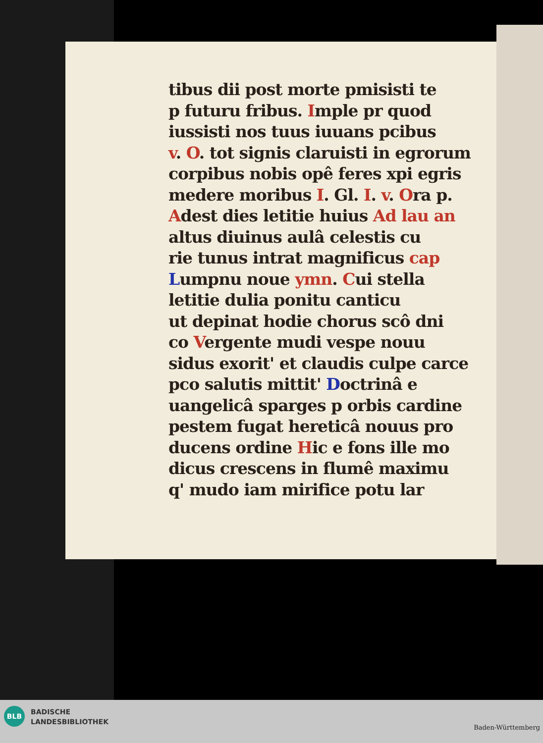tibus dii post morte pmisisti te
p futuru fribus. Imple pr quod
iussisti nos tuus iuuans pcibus
v. O. tot signis claruisti in egrorum
corpibus nobis opê feres xpi egris
medere moribus I. Gl. I. v. Ora p.
Adest dies letitie huius Ad lau an
altus diuinus aulâ celestis cu
rie tunus intrat magnificus cap
Lumpnu noue ymn. Cui stella
letitie dulia ponitu canticu
ut depinat hodie chorus scô dni
co Vergente mudi vespe nouu
sidus exorit' et claudis culpe carce
pco salutis mittit' Doctrinâ e
uangelicâ sparges p orbis cardine
pestem fugat hereticâ nouus pro
ducens ordine Hic e fons ille mo
dicus crescens in flumê maximu
q' mudo iam mirifice potu lar
BLB
BADISCHE
LANDESBIBLIOTHEK
Baden-Württemberg